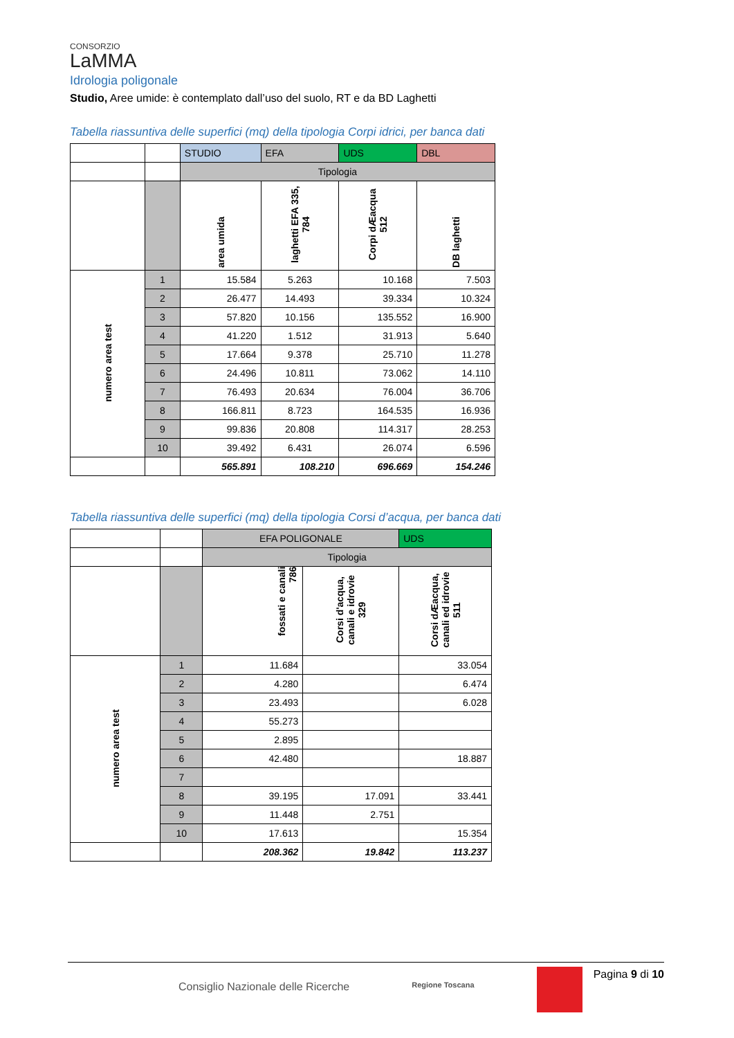CONSORZIO
LaMMA
Idrologia poligonale
Studio, Aree umide: è contemplato dall’uso del suolo, RT e da BD Laghetti
Tabella riassuntiva delle superfici (mq) della tipologia Corpi idrici, per banca dati
| | | STUDIO | EFA | UDS | DBL |
| | | Tipologia | | | |
| | | area umida | laghetti EFA 335, 784 | Corpi dÆacqua 512 | DB laghetti |
| numero area test | 1 | 15.584 | 5.263 | 10.168 | 7.503 |
| | 2 | 26.477 | 14.493 | 39.334 | 10.324 |
| | 3 | 57.820 | 10.156 | 135.552 | 16.900 |
| | 4 | 41.220 | 1.512 | 31.913 | 5.640 |
| | 5 | 17.664 | 9.378 | 25.710 | 11.278 |
| | 6 | 24.496 | 10.811 | 73.062 | 14.110 |
| | 7 | 76.493 | 20.634 | 76.004 | 36.706 |
| | 8 | 166.811 | 8.723 | 164.535 | 16.936 |
| | 9 | 99.836 | 20.808 | 114.317 | 28.253 |
| | 10 | 39.492 | 6.431 | 26.074 | 6.596 |
| | | 565.891 | 108.210 | 696.669 | 154.246 |
Tabella riassuntiva delle superfici (mq) della tipologia Corsi d’acqua, per banca dati
| | | EFA POLIGONALE | | UDS |
| | | Tipologia | | |
| | | fossati e canali 786 | Corsi d'acqua, canali e idrovie 329 | Corsi dÆacqua, canali ed idrovie 511 |
| numero area test | 1 | 11.684 | | 33.054 |
| | 2 | 4.280 | | 6.474 |
| | 3 | 23.493 | | 6.028 |
| | 4 | 55.273 | | |
| | 5 | 2.895 | | |
| | 6 | 42.480 | | 18.887 |
| | 7 | | | |
| | 8 | 39.195 | 17.091 | 33.441 |
| | 9 | 11.448 | 2.751 | |
| | 10 | 17.613 | | 15.354 |
| | | 208.362 | 19.842 | 113.237 |
Pagina 9 di 10
Consiglio Nazionale delle Ricerche Regione Toscana